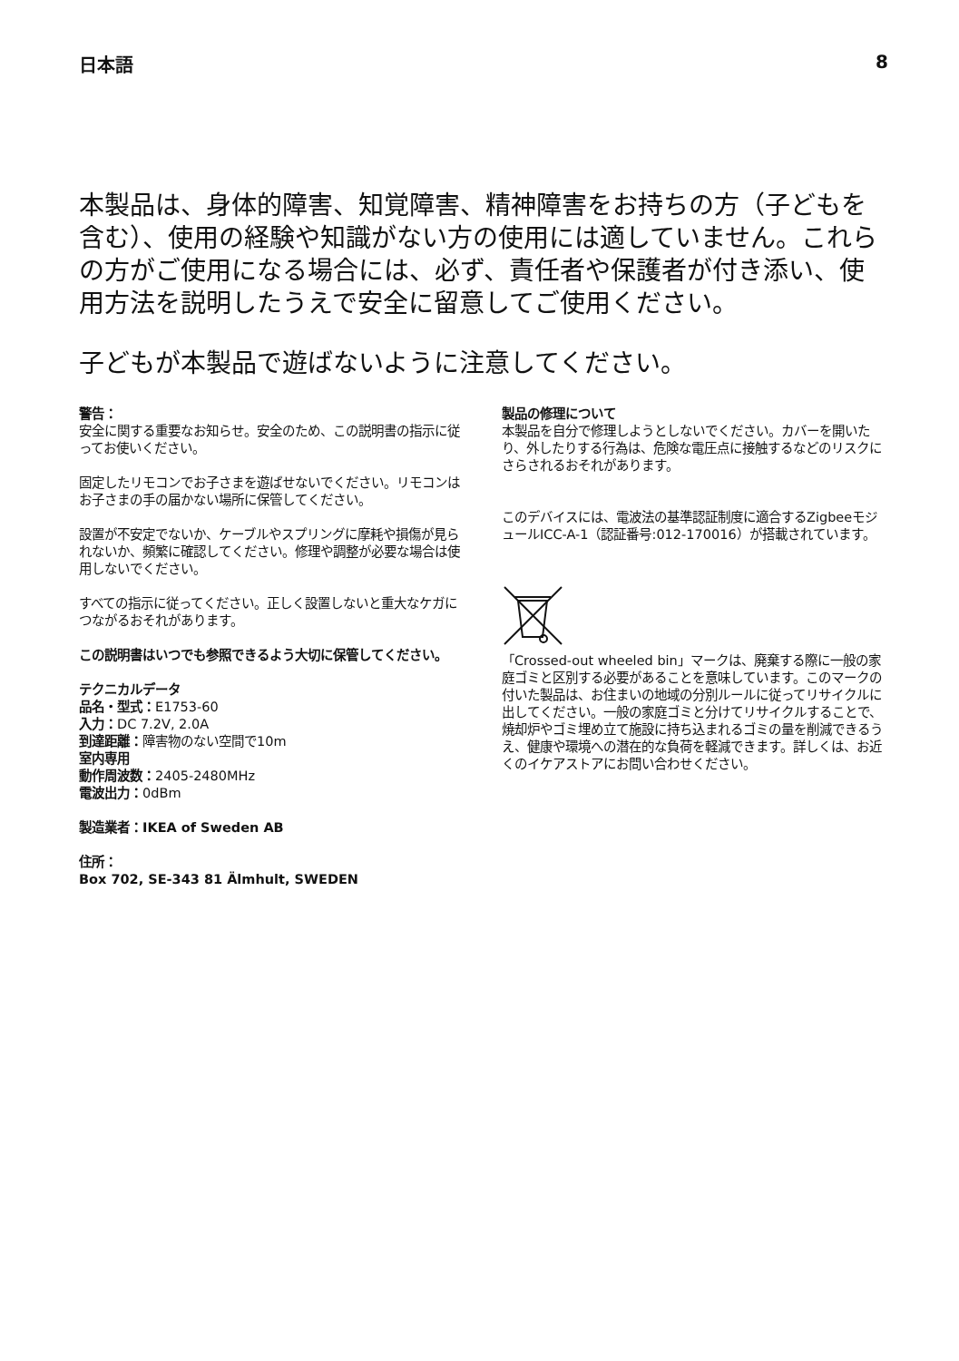日本語 8
本製品は、身体的障害、知覚障害、精神障害をお持ちの方（子どもを含む）、使用の経験や知識がない方の使用には適していません。これらの方がご使用になる場合には、必ず、責任者や保護者が付き添い、使用方法を説明したうえで安全に留意してご使用ください。
子どもが本製品で遊ばないように注意してください。
警告：
安全に関する重要なお知らせ。安全のため、この説明書の指示に従ってお使いください。
固定したリモコンでお子さまを遊ばせないでください。リモコンはお子さまの手の届かない場所に保管してください。
設置が不安定でないか、ケーブルやスプリングに摩耗や損傷が見られないか、頻繁に確認してください。修理や調整が必要な場合は使用しないでください。
すべての指示に従ってください。正しく設置しないと重大なケガにつながるおそれがあります。
この説明書はいつでも参照できるよう大切に保管してください。
テクニカルデータ
品名・型式：E1753-60
入力：DC 7.2V, 2.0A
到達距離：障害物のない空間で10m
室内専用
動作周波数：2405-2480MHz
電波出力：0dBm
製造業者：IKEA of Sweden AB
住所：
Box 702, SE-343 81 Älmhult, SWEDEN
製品の修理について
本製品を自分で修理しようとしないでください。カバーを開いたり、外したりする行為は、危険な電圧点に接触するなどのリスクにさらされるおそれがあります。
このデバイスには、電波法の基準認証制度に適合するZigbeeモジュールICC-A-1（認証番号:012-170016）が搭載されています。
「Crossed-out wheeled bin」マークは、廃棄する際に一般の家庭ゴミと区別する必要があることを意味しています。このマークの付いた製品は、お住まいの地域の分別ルールに従ってリサイクルに出してください。一般の家庭ゴミと分けてリサイクルすることで、焼却炉やゴミ埋め立て施設に持ち込まれるゴミの量を削減できるうえ、健康や環境への潜在的な負荷を軽減できます。詳しくは、お近くのイケアストアにお問い合わせください。